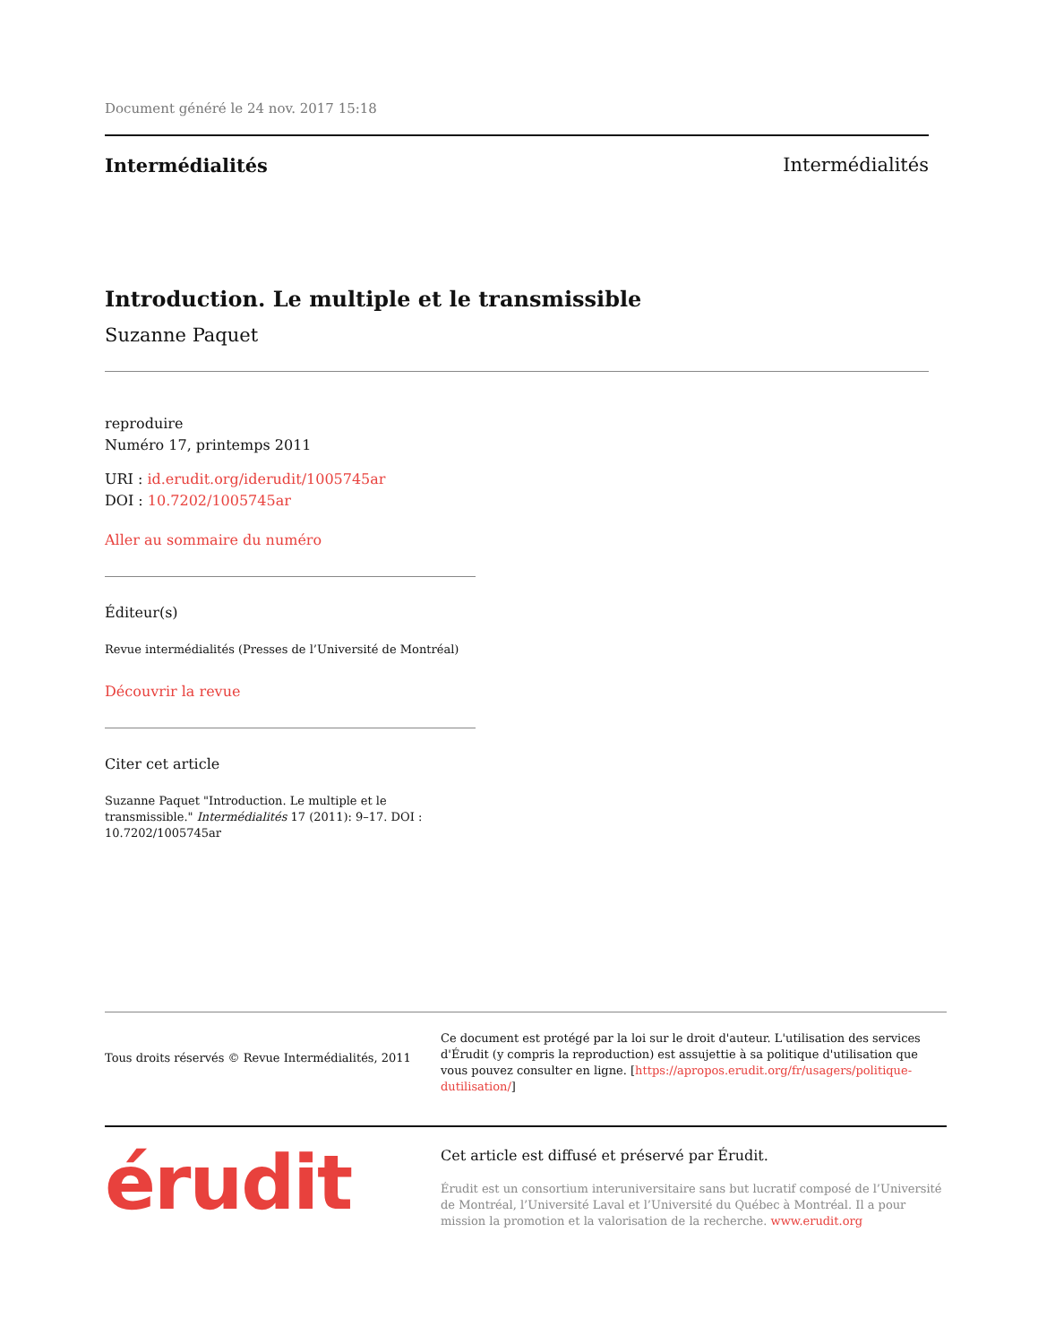Document généré le 24 nov. 2017 15:18
Intermédialités Intermédialités
Introduction. Le multiple et le transmissible
Suzanne Paquet
reproduire
Numéro 17, printemps 2011
URI : id.erudit.org/iderudit/1005745ar
DOI : 10.7202/1005745ar
Aller au sommaire du numéro
Éditeur(s)
Revue intermédialités (Presses de l’Université de Montréal)
Découvrir la revue
Citer cet article
Suzanne Paquet "Introduction. Le multiple et le transmissible." Intermédialités 17 (2011): 9–17. DOI : 10.7202/1005745ar
Tous droits réservés © Revue Intermédialités, 2011
Ce document est protégé par la loi sur le droit d'auteur. L'utilisation des services d'Érudit (y compris la reproduction) est assujettie à sa politique d'utilisation que vous pouvez consulter en ligne. [https://apropos.erudit.org/fr/usagers/politique-dutilisation/]
érudit
Cet article est diffusé et préservé par Érudit.
Érudit est un consortium interuniversitaire sans but lucratif composé de l’Université de Montréal, l’Université Laval et l’Université du Québec à Montréal. Il a pour mission la promotion et la valorisation de la recherche. www.erudit.org